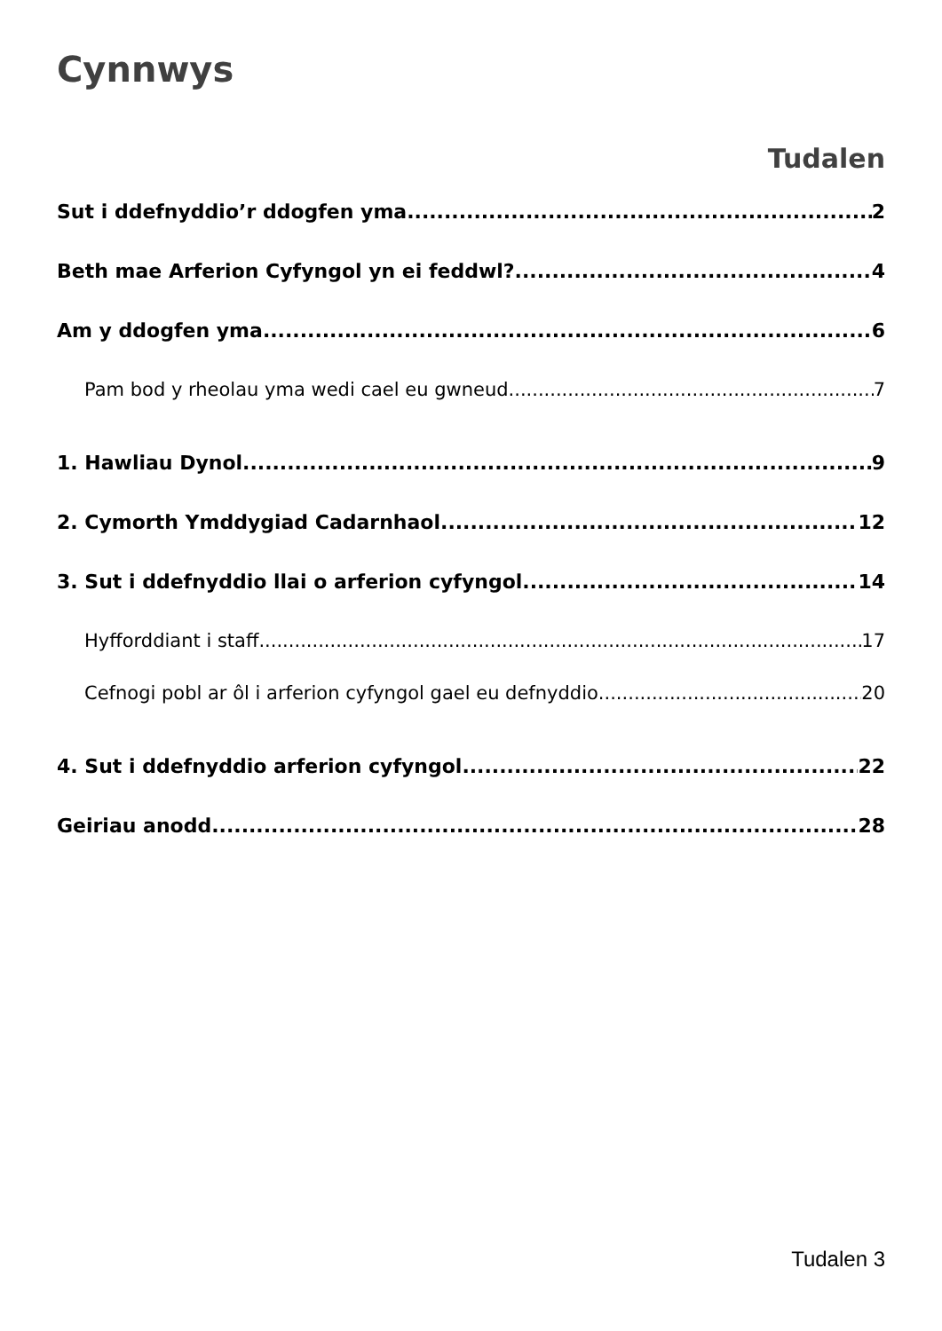Cynnwys
Tudalen
Sut i ddefnyddio’r ddogfen yma 2
Beth mae Arferion Cyfyngol yn ei feddwl? 4
Am y ddogfen yma 6
Pam bod y rheolau yma wedi cael eu gwneud 7
1. Hawliau Dynol 9
2. Cymorth Ymddygiad Cadarnhaol 12
3. Sut i ddefnyddio llai o arferion cyfyngol 14
Hyfforddiant i staff 17
Cefnogi pobl ar ôl i arferion cyfyngol gael eu defnyddio 20
4. Sut i ddefnyddio arferion cyfyngol 22
Geiriau anodd 28
Tudalen 3